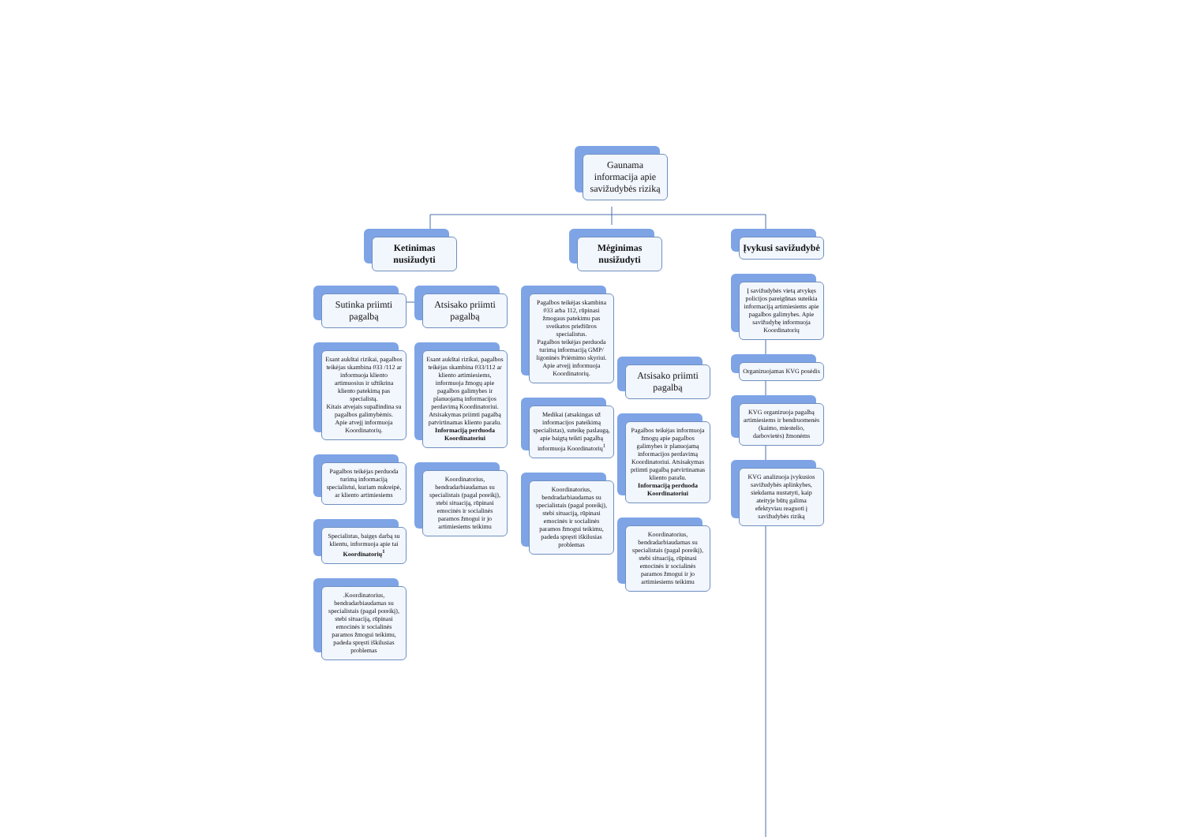Gaunama informacija apie savižudybės riziką
Ketinimas nusižudyti
Sutinka priimti pagalbą
Esant aukštai rizikai, pagalbos teikėjas skambina 033 /112 ar informuoja kliento artimuosius ir užtikrina kliento patekimą pas specialistą.
Kitais atvejais supažindina su pagalbos galimybėmis.
Apie atvejį informuoja Koordinatorių.
Pagalbos teikėjas perduoda turimą informaciją specialistui, kuriam nukreipė, ar kliento artimiesiems
Specialistas, baigęs darbą su klientu, informuoja apie tai Koordinatorių<sup>1</sup>
.Koordinatorius, bendradarbiaudamas su specialistais (pagal poreikį), stebi situaciją, rūpinasi emocinės ir socialinės paramos žmogui teikimu, padeda spręsti iškilusias problemas
Atsisako priimti pagalbą
Esant aukštai rizikai, pagalbos teikėjas skambina 033/112 ar kliento artimiesiems, informuoja žmogų apie pagalbos galimybes ir planuojamą informacijos perdavimą Koordinatoriui. Atsisakymas priimti pagalbą patvirtinamas kliento parašu.
Informaciją perduoda Koordinatoriui
Koordinatorius, bendradarbiaudamas su specialistais (pagal poreikį),
stebi situaciją, rūpinasi emocinės ir socialinės paramos žmogui ir jo artimiesiems teikimu
Mėginimas nusižudyti
Pagalbos teikėjas skambina 033 arba 112, rūpinasi žmogaus patekimu pas sveikatos priežiūros specialistus.
Pagalbos teikėjas perduoda turimą informaciją GMP/ ligoninės Priėmimo skyriui. Apie atvejį informuoja Koordinatorių.
Medikai (atsakingas už informacijos pateikimą specialistas), suteikę paslaugą, apie baigtą teikti pagalbą informuoja Koordinatorių<sup>1</sup>
Koordinatorius, bendradarbiaudamas su specialistais (pagal poreikį),
stebi situaciją, rūpinasi emocinės ir socialinės paramos žmogui teikimu, padeda spręsti iškilusias problemas
Atsisako priimti pagalbą
Pagalbos teikėjas informuoja žmogų apie pagalbos galimybes ir planuojamą informacijos perdavimą Koordinatoriui. Atsisakymas priimti pagalbą patvirtinamas kliento parašu.
Informaciją perduoda Koordinatoriui
Koordinatorius, bendradarbiaudamas su specialistais (pagal poreikį),
stebi situaciją, rūpinasi emocinės ir socialinės paramos žmogui ir jo artimiesiems teikimu
Įvykusi savižudybė
Į savižudybės vietą atvykęs policijos pareigūnas suteikia informaciją artimiesiems apie pagalbos galimybes. Apie savižudybę informuoja Koordinatorių
Organizuojamas KVG posėdis
KVG organizuoja pagalbą artimiesiems ir bendruomenės (kaimo, miestelio, darbovietės) žmonėms
KVG analizuoja įvykusios savižudybės aplinkybes, siekdama nustatyti, kaip ateityje būtų galima efektyviau reaguoti į savižudybės riziką